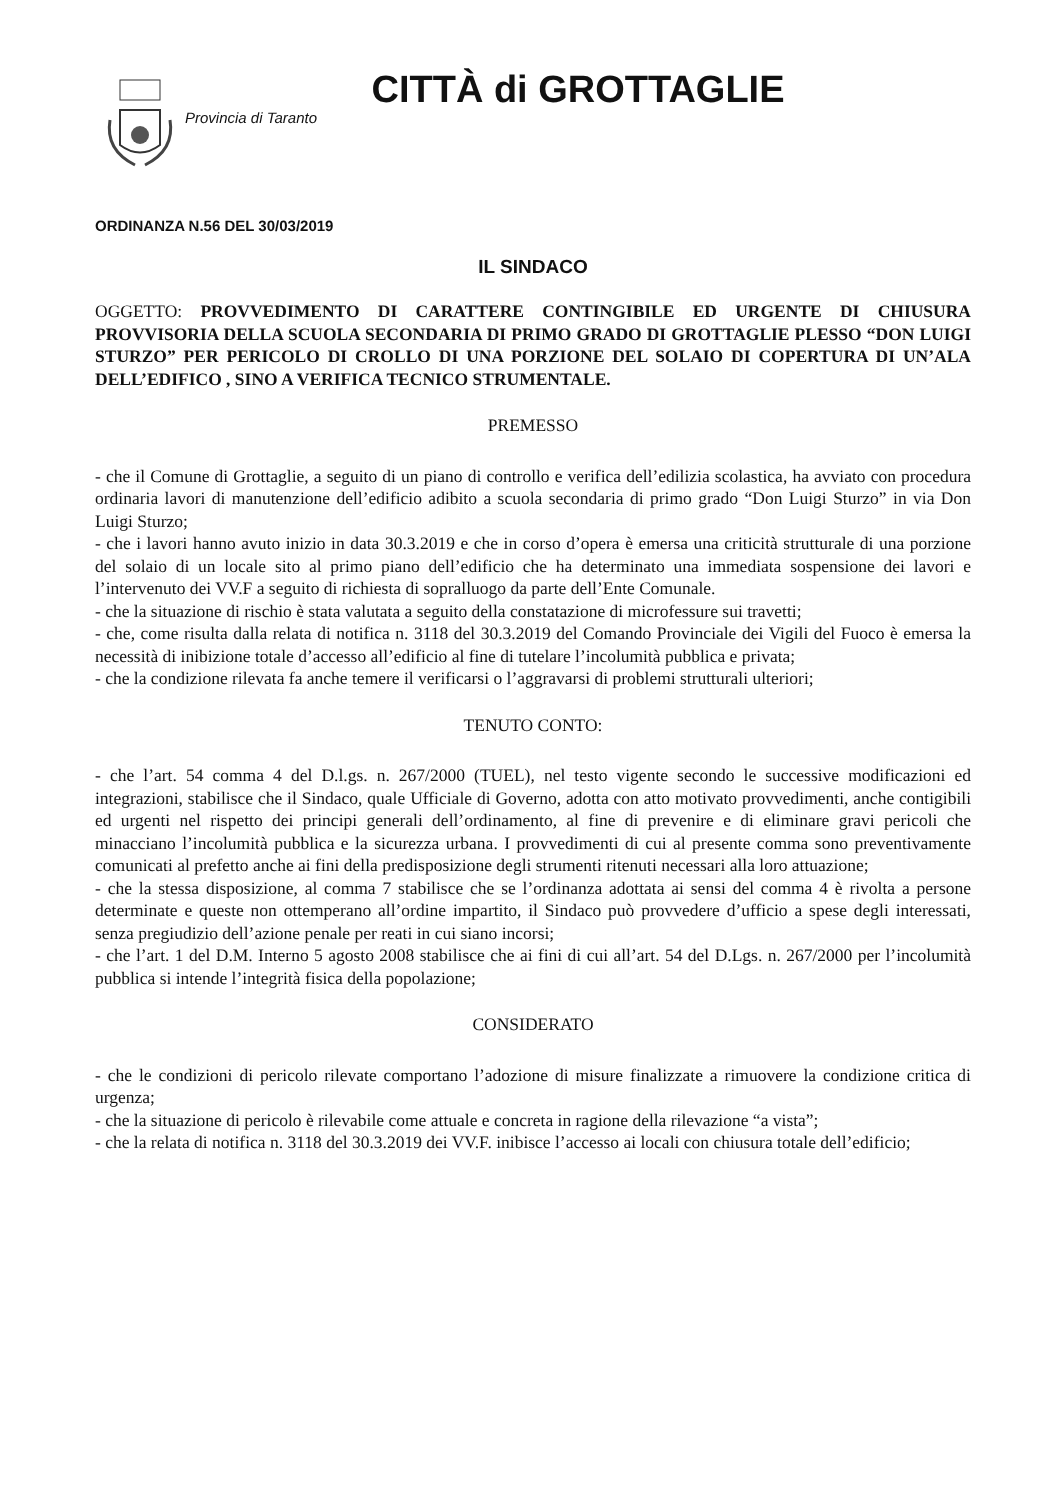CITTÀ di GROTTAGLIE
Provincia di Taranto
ORDINANZA N.56 DEL 30/03/2019
IL SINDACO
OGGETTO: PROVVEDIMENTO DI CARATTERE CONTINGIBILE ED URGENTE DI CHIUSURA PROVVISORIA DELLA SCUOLA SECONDARIA DI PRIMO GRADO DI GROTTAGLIE PLESSO “DON LUIGI STURZO” PER PERICOLO DI CROLLO DI UNA PORZIONE DEL SOLAIO DI COPERTURA DI UN’ALA DELL’EDIFICO , SINO A VERIFICA TECNICO STRUMENTALE.
PREMESSO
- che il Comune di Grottaglie, a seguito di un piano di controllo e verifica dell’edilizia scolastica, ha avviato con procedura ordinaria lavori di manutenzione dell’edificio adibito a scuola secondaria di primo grado “Don Luigi Sturzo” in via Don Luigi Sturzo;
- che i lavori hanno avuto inizio in data 30.3.2019 e che in corso d’opera è emersa una criticità strutturale di una porzione del solaio di un locale sito al primo piano dell’edificio che ha determinato una immediata sospensione dei lavori e l’intervenuto dei VV.F a seguito di richiesta di sopralluogo da parte dell’Ente Comunale.
- che la situazione di rischio è stata valutata a seguito della constatazione di microfessure sui travetti;
- che, come risulta dalla relata di notifica n. 3118 del 30.3.2019 del Comando Provinciale dei Vigili del Fuoco è emersa la necessità di inibizione totale d’accesso all’edificio al fine di tutelare l’incolumità pubblica e privata;
- che la condizione rilevata fa anche temere il verificarsi o l’aggravarsi di problemi strutturali ulteriori;
TENUTO CONTO:
- che l’art. 54 comma 4 del D.l.gs. n. 267/2000 (TUEL), nel testo vigente secondo le successive modificazioni ed integrazioni, stabilisce che il Sindaco, quale Ufficiale di Governo, adotta con atto motivato provvedimenti, anche contigibili ed urgenti nel rispetto dei principi generali dell’ordinamento, al fine di prevenire e di eliminare gravi pericoli che minacciano l’incolumità pubblica e la sicurezza urbana. I provvedimenti di cui al presente comma sono preventivamente comunicati al prefetto anche ai fini della predisposizione degli strumenti ritenuti necessari alla loro attuazione;
- che la stessa disposizione, al comma 7 stabilisce che se l’ordinanza adottata ai sensi del comma 4 è rivolta a persone determinate e queste non ottemperano all’ordine impartito, il Sindaco può provvedere d’ufficio a spese degli interessati, senza pregiudizio dell’azione penale per reati in cui siano incorsi;
- che l’art. 1 del D.M. Interno 5 agosto 2008 stabilisce che ai fini di cui all’art. 54 del D.Lgs. n. 267/2000 per l’incolumità pubblica si intende l’integrità fisica della popolazione;
CONSIDERATO
- che le condizioni di pericolo rilevate comportano l’adozione di misure finalizzate a rimuovere la condizione critica di urgenza;
- che la situazione di pericolo è rilevabile come attuale e concreta in ragione della rilevazione “a vista”;
- che la relata di notifica n. 3118 del 30.3.2019 dei VV.F. inibisce l’accesso ai locali con chiusura totale dell’edificio;